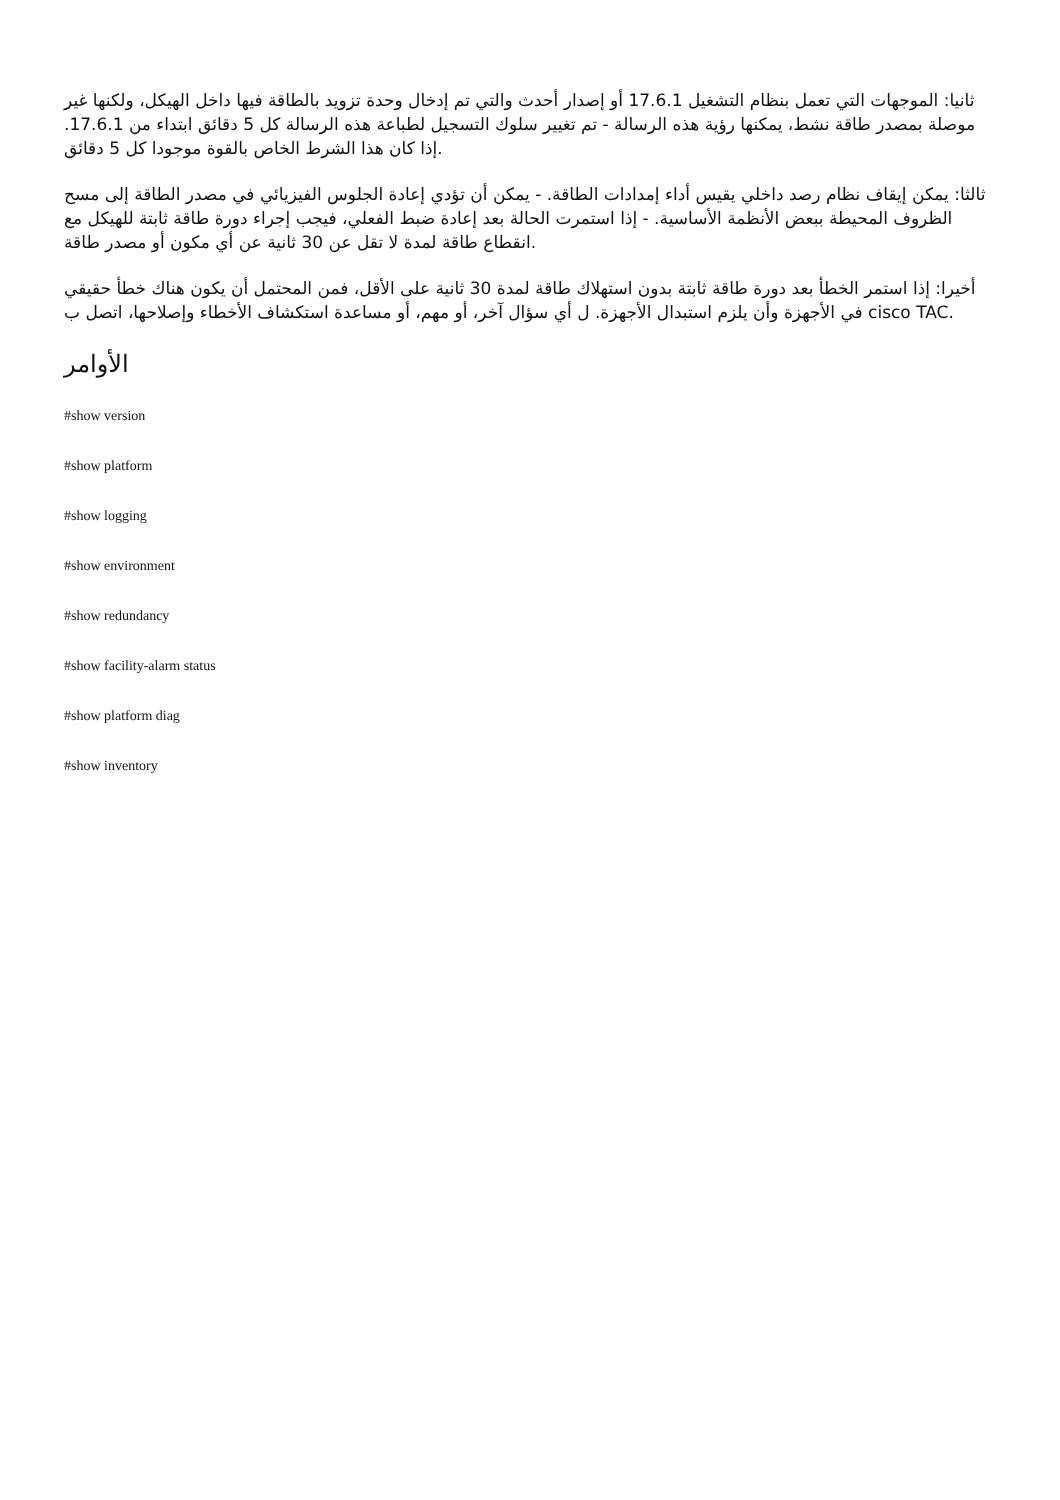ثانيا: الموجهات التي تعمل بنظام التشغيل 17.6.1 أو إصدار أحدث والتي تم إدخال وحدة تزويد بالطاقة فيها داخل الهيكل، ولكنها غير موصلة بمصدر طاقة نشط، يمكنها رؤية هذه الرسالة - تم تغيير سلوك التسجيل لطباعة هذه الرسالة كل 5 دقائق ابتداء من 17.6.1. إذا كان هذا الشرط الخاص بالقوة موجودا كل 5 دقائق.
ثالثا: يمكن إيقاف نظام رصد داخلي يقيس أداء إمدادات الطاقة. - يمكن أن تؤدي إعادة الجلوس الفيزيائي في مصدر الطاقة إلى مسح الظروف المحيطة ببعض الأنظمة الأساسية. - إذا استمرت الحالة بعد إعادة ضبط الفعلي، فيجب إجراء دورة طاقة ثابتة للهيكل مع انقطاع طاقة لمدة لا تقل عن 30 ثانية عن أي مكون أو مصدر طاقة.
أخيرا: إذا استمر الخطأ بعد دورة طاقة ثابتة بدون استهلاك طاقة لمدة 30 ثانية على الأقل، فمن المحتمل أن يكون هناك خطأ حقيقي في الأجهزة وأن يلزم استبدال الأجهزة. ل أي سؤال آخر، أو مهم، أو مساعدة استكشاف الأخطاء وإصلاحها، اتصل ب cisco TAC.
الأوامر
#show version
#show platform
#show logging
#show environment
#show redundancy
#show facility-alarm status
#show platform diag
#show inventory